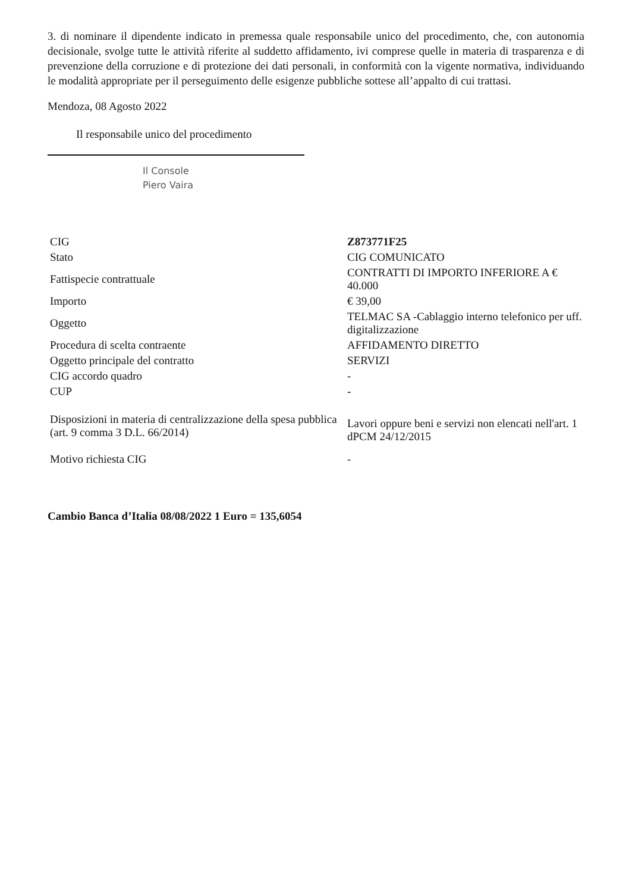3. di nominare il dipendente indicato in premessa quale responsabile unico del procedimento, che, con autonomia decisionale, svolge tutte le attività riferite al suddetto affidamento, ivi comprese quelle in materia di trasparenza e di prevenzione della corruzione e di protezione dei dati personali, in conformità con la vigente normativa, individuando le modalità appropriate per il perseguimento delle esigenze pubbliche sottese all’appalto di cui trattasi.
Mendoza, 08 Agosto 2022
Il responsabile unico del procedimento
Il Console
Piero Vaira
| CIG | Z873771F25 |
| Stato | CIG COMUNICATO |
| Fattispecie contrattuale | CONTRATTI DI IMPORTO INFERIORE A € 40.000 |
| Importo | € 39,00 |
| Oggetto | TELMAC SA -Cablaggio interno telefonico per uff. digitalizzazione |
| Procedura di scelta contraente | AFFIDAMENTO DIRETTO |
| Oggetto principale del contratto | SERVIZI |
| CIG accordo quadro | - |
| CUP | - |
| Disposizioni in materia di centralizzazione della spesa pubblica (art. 9 comma 3 D.L. 66/2014) | Lavori oppure beni e servizi non elencati nell'art. 1 dPCM 24/12/2015 |
| Motivo richiesta CIG | - |
Cambio Banca d’Italia 08/08/2022 1 Euro = 135,6054